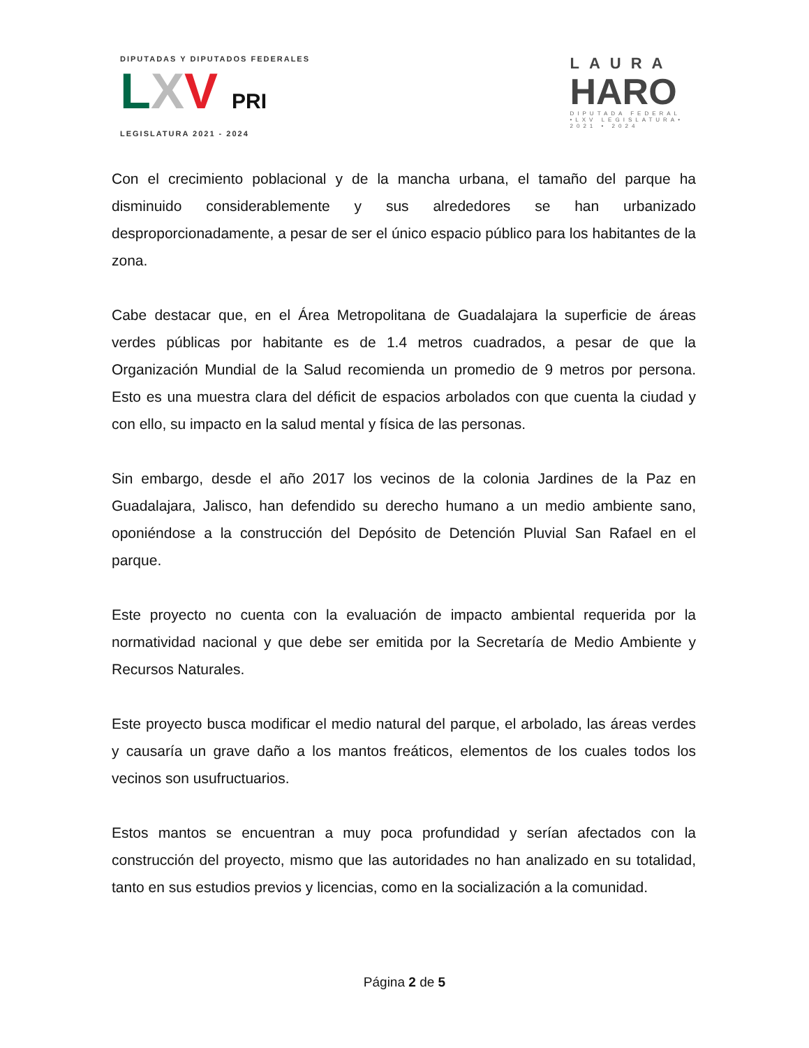DIPUTADAS Y DIPUTADOS FEDERALES
LXV PRI
LEGISLATURA 2021 - 2024
LAURA
HARO
DIPUTADA FEDERAL
•LXV LEGISLATURA•
2021 • 2024
Con el crecimiento poblacional y de la mancha urbana, el tamaño del parque ha disminuido considerablemente y sus alrededores se han urbanizado desproporcionadamente, a pesar de ser el único espacio público para los habitantes de la zona.
Cabe destacar que, en el Área Metropolitana de Guadalajara la superficie de áreas verdes públicas por habitante es de 1.4 metros cuadrados, a pesar de que la Organización Mundial de la Salud recomienda un promedio de 9 metros por persona. Esto es una muestra clara del déficit de espacios arbolados con que cuenta la ciudad y con ello, su impacto en la salud mental y física de las personas.
Sin embargo, desde el año 2017 los vecinos de la colonia Jardines de la Paz en Guadalajara, Jalisco, han defendido su derecho humano a un medio ambiente sano, oponiéndose a la construcción del Depósito de Detención Pluvial San Rafael en el parque.
Este proyecto no cuenta con la evaluación de impacto ambiental requerida por la normatividad nacional y que debe ser emitida por la Secretaría de Medio Ambiente y Recursos Naturales.
Este proyecto busca modificar el medio natural del parque, el arbolado, las áreas verdes y causaría un grave daño a los mantos freáticos, elementos de los cuales todos los vecinos son usufructuarios.
Estos mantos se encuentran a muy poca profundidad y serían afectados con la construcción del proyecto, mismo que las autoridades no han analizado en su totalidad, tanto en sus estudios previos y licencias, como en la socialización a la comunidad.
Página 2 de 5